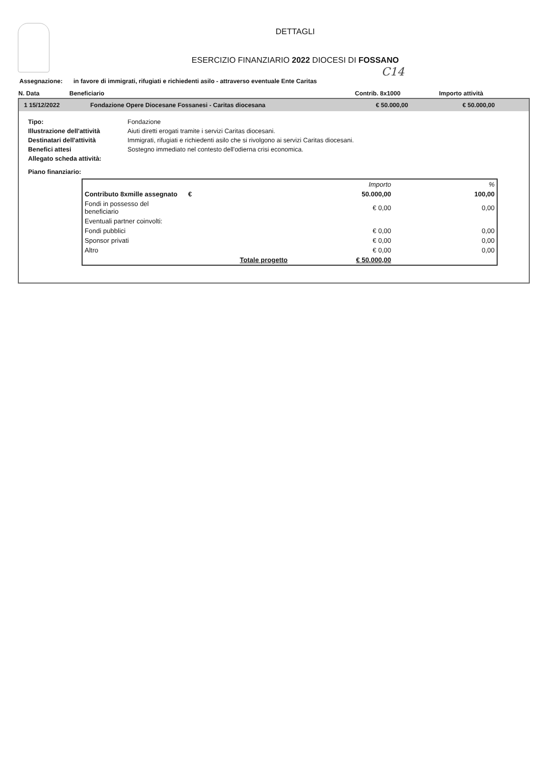DETTAGLI
ESERCIZIO FINANZIARIO 2022 DIOCESI DI FOSSANO
C14
Assegnazione: in favore di immigrati, rifugiati e richiedenti asilo - attraverso eventuale Ente Caritas
N. Data Beneficiario Contrib. 8x1000 Importo attività
1 15/12/2022 Fondazione Opere Diocesane Fossanesi - Caritas diocesana € 50.000,00 € 50.000,00
Tipo: Fondazione
Illustrazione dell'attività Aiuti diretti erogati tramite i servizi Caritas diocesani.
Destinatari dell'attività Immigrati, rifugiati e richiedenti asilo che si rivolgono ai servizi Caritas diocesani.
Benefici attesi Sostegno immediato nel contesto dell'odierna crisi economica.
Allegato scheda attività:
Piano finanziario:
| | | Importo | % |
| Contributo 8xmille assegnato | € | 50.000,00 | 100,00 |
| Fondi in possesso del beneficiario | | € 0,00 | 0,00 |
| Eventuali partner coinvolti: | | | |
| Fondi pubblici | | € 0,00 | 0,00 |
| Sponsor privati | | € 0,00 | 0,00 |
| Altro | | € 0,00 | 0,00 |
| | Totale progetto | € 50.000,00 | |